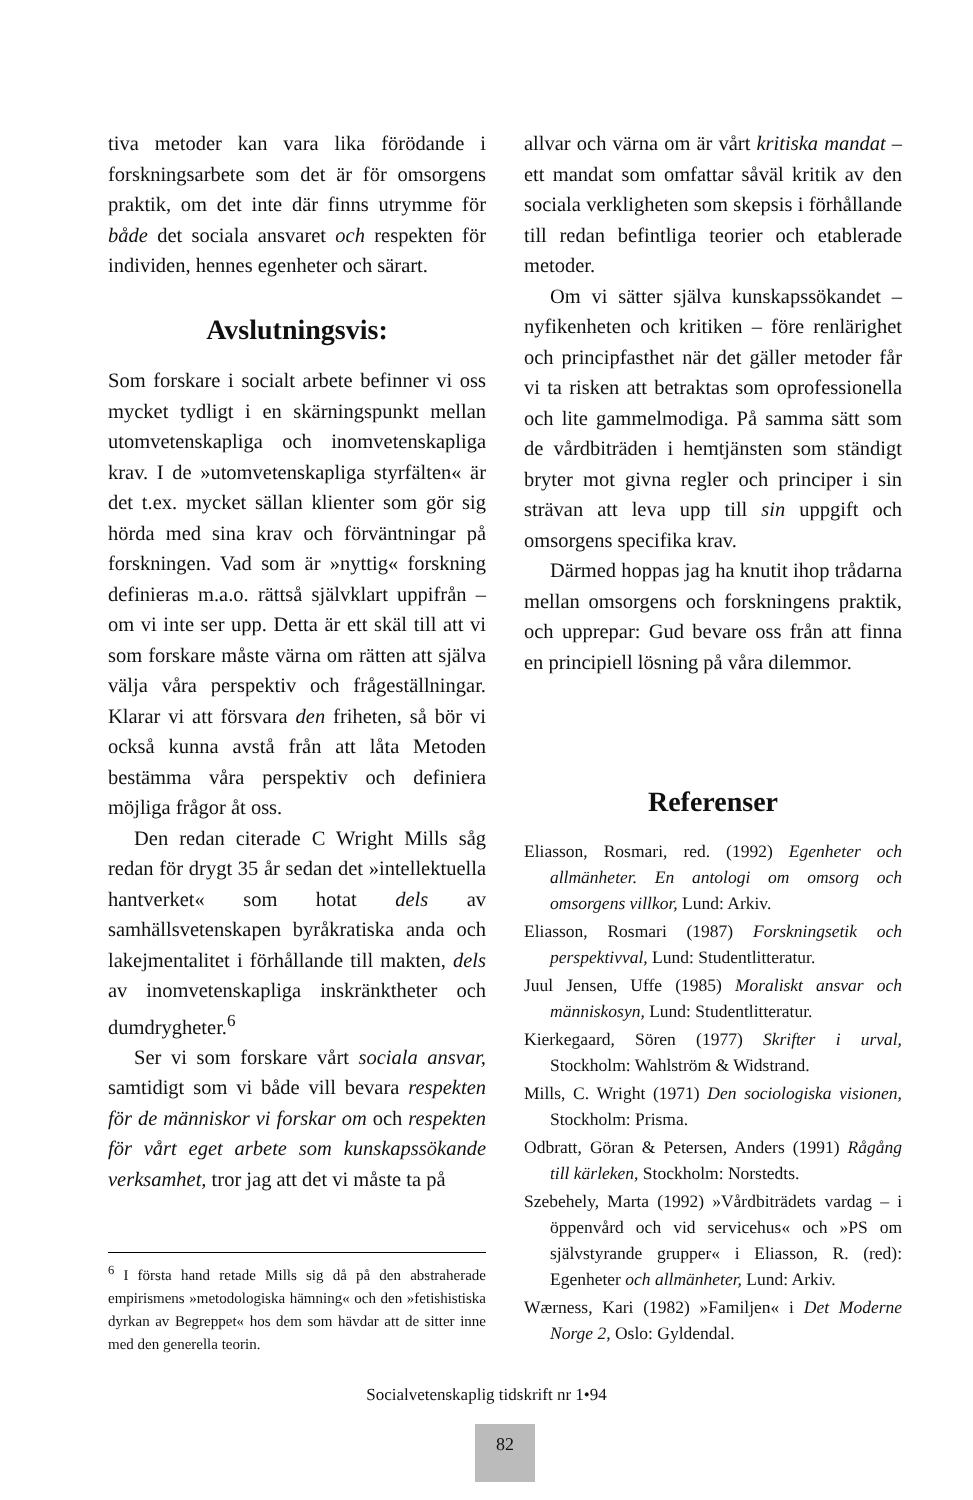tiva metoder kan vara lika förödande i forskningsarbete som det är för omsorgens praktik, om det inte där finns utrymme för både det sociala ansvaret och respekten för individen, hennes egenheter och särart.
Avslutningsvis:
Som forskare i socialt arbete befinner vi oss mycket tydligt i en skärningspunkt mellan utomvetenskapliga och inomvetenskapliga krav. I de »utomvetenskapliga styrfälten« är det t.ex. mycket sällan klienter som gör sig hörda med sina krav och förväntningar på forskningen. Vad som är »nyttig« forskning definieras m.a.o. rättså självklart uppifrån – om vi inte ser upp. Detta är ett skäl till att vi som forskare måste värna om rätten att själva välja våra perspektiv och frågeställningar. Klarar vi att försvara den friheten, så bör vi också kunna avstå från att låta Metoden bestämma våra perspektiv och definiera möjliga frågor åt oss.
Den redan citerade C Wright Mills såg redan för drygt 35 år sedan det »intellektuella hantverket« som hotat dels av samhällsvetenskapen byråkratiska anda och lakejmentalitet i förhållande till makten, dels av inomvetenskapliga inskränktheter och dumdrygheter.<sup>6</sup>
Ser vi som forskare vårt sociala ansvar, samtidigt som vi både vill bevara respekten för de människor vi forskar om och respekten för vårt eget arbete som kunskapssökande verksamhet, tror jag att det vi måste ta på
<sup>6</sup> I första hand retade Mills sig då på den abstraherade empirismens »metodologiska hämning« och den »fetishistiska dyrkan av Begreppet« hos dem som hävdar att de sitter inne med den generella teorin.
allvar och värna om är vårt kritiska mandat – ett mandat som omfattar såväl kritik av den sociala verkligheten som skepsis i förhållande till redan befintliga teorier och etablerade metoder.
Om vi sätter själva kunskapssökandet – nyfikenheten och kritiken – före renlärighet och principfasthet när det gäller metoder får vi ta risken att betraktas som oprofessionella och lite gammelmodiga. På samma sätt som de vårdbiträden i hemtjänsten som ständigt bryter mot givna regler och principer i sin strävan att leva upp till sin uppgift och omsorgens specifika krav.
Därmed hoppas jag ha knutit ihop trådarna mellan omsorgens och forskningens praktik, och upprepar: Gud bevare oss från att finna en principiell lösning på våra dilemmor.
Referenser
Eliasson, Rosmari, red. (1992) Egenheter och allmänheter. En antologi om omsorg och omsorgens villkor, Lund: Arkiv.
Eliasson, Rosmari (1987) Forskningsetik och perspektivval, Lund: Studentlitteratur.
Juul Jensen, Uffe (1985) Moraliskt ansvar och människosyn, Lund: Studentlitteratur.
Kierkegaard, Sören (1977) Skrifter i urval, Stockholm: Wahlström & Widstrand.
Mills, C. Wright (1971) Den sociologiska visionen, Stockholm: Prisma.
Odbratt, Göran & Petersen, Anders (1991) Rågång till kärleken, Stockholm: Norstedts.
Szebehely, Marta (1992) »Vårdbiträdets vardag – i öppenvård och vid servicehus« och »PS om självstyrande grupper« i Eliasson, R. (red): Egenheter och allmänheter, Lund: Arkiv.
Wærness, Kari (1982) »Familjen« i Det Moderne Norge 2, Oslo: Gyldendal.
Socialvetenskaplig tidskrift nr 1•94
82